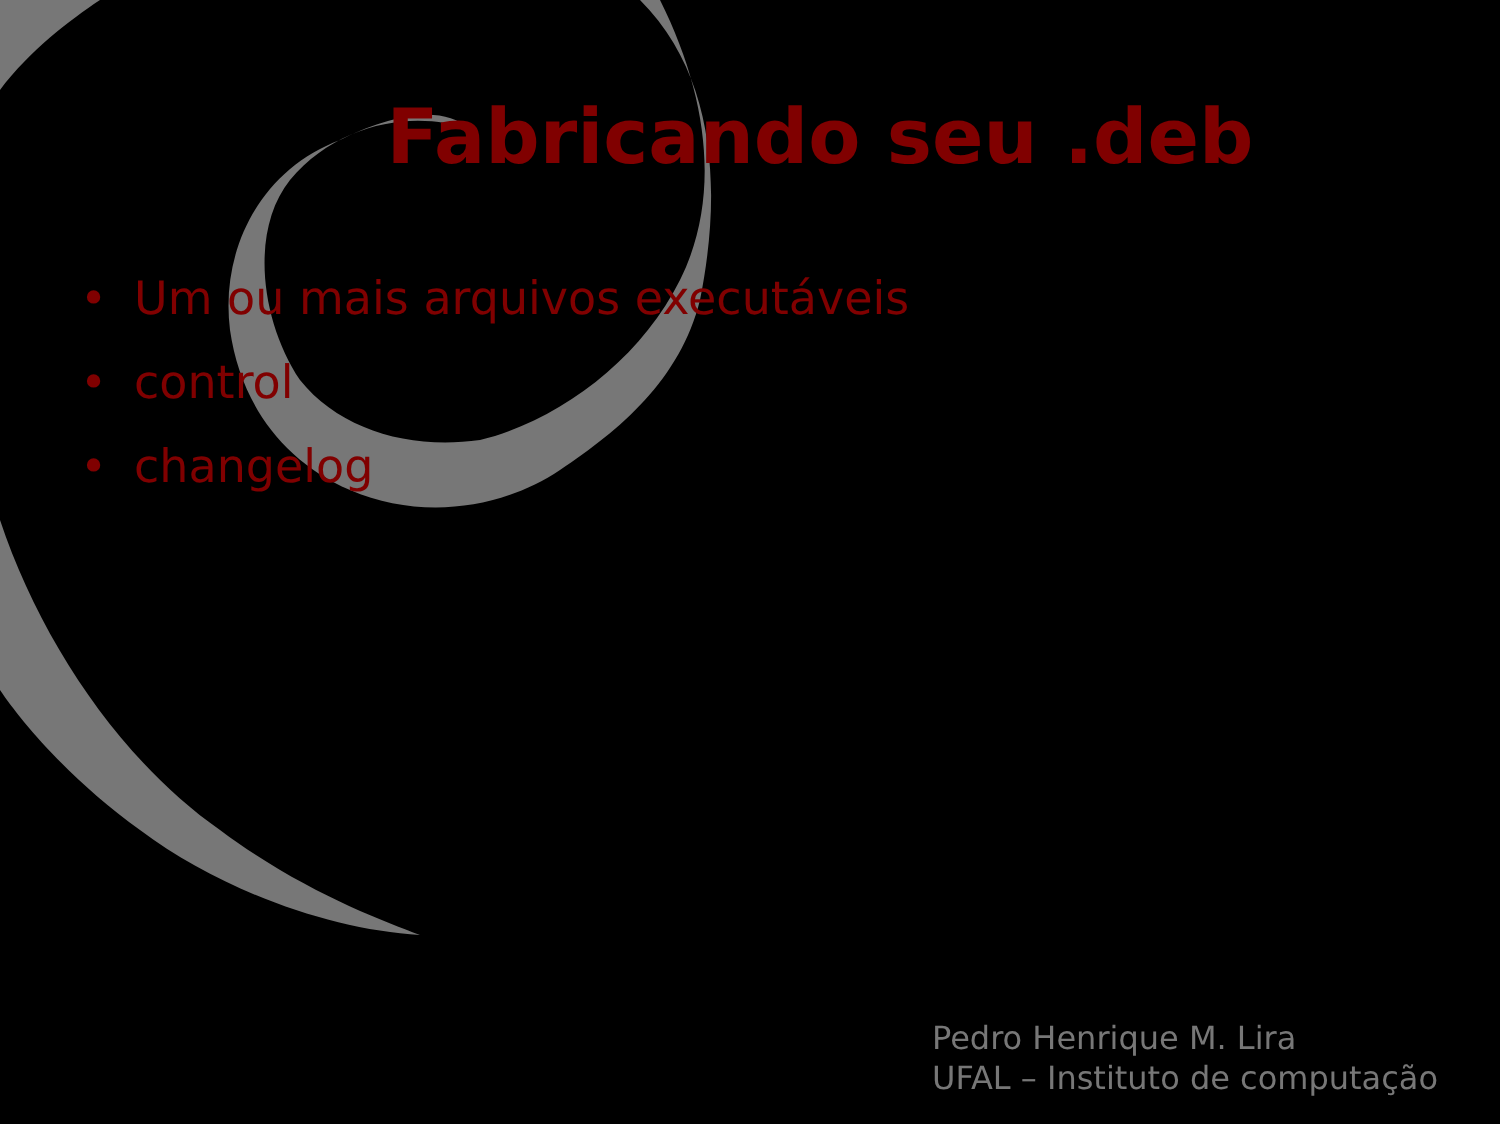Fabricando seu .deb
• Um ou mais arquivos executáveis
• control
• changelog
Pedro Henrique M. Lira
UFAL – Instituto de computação